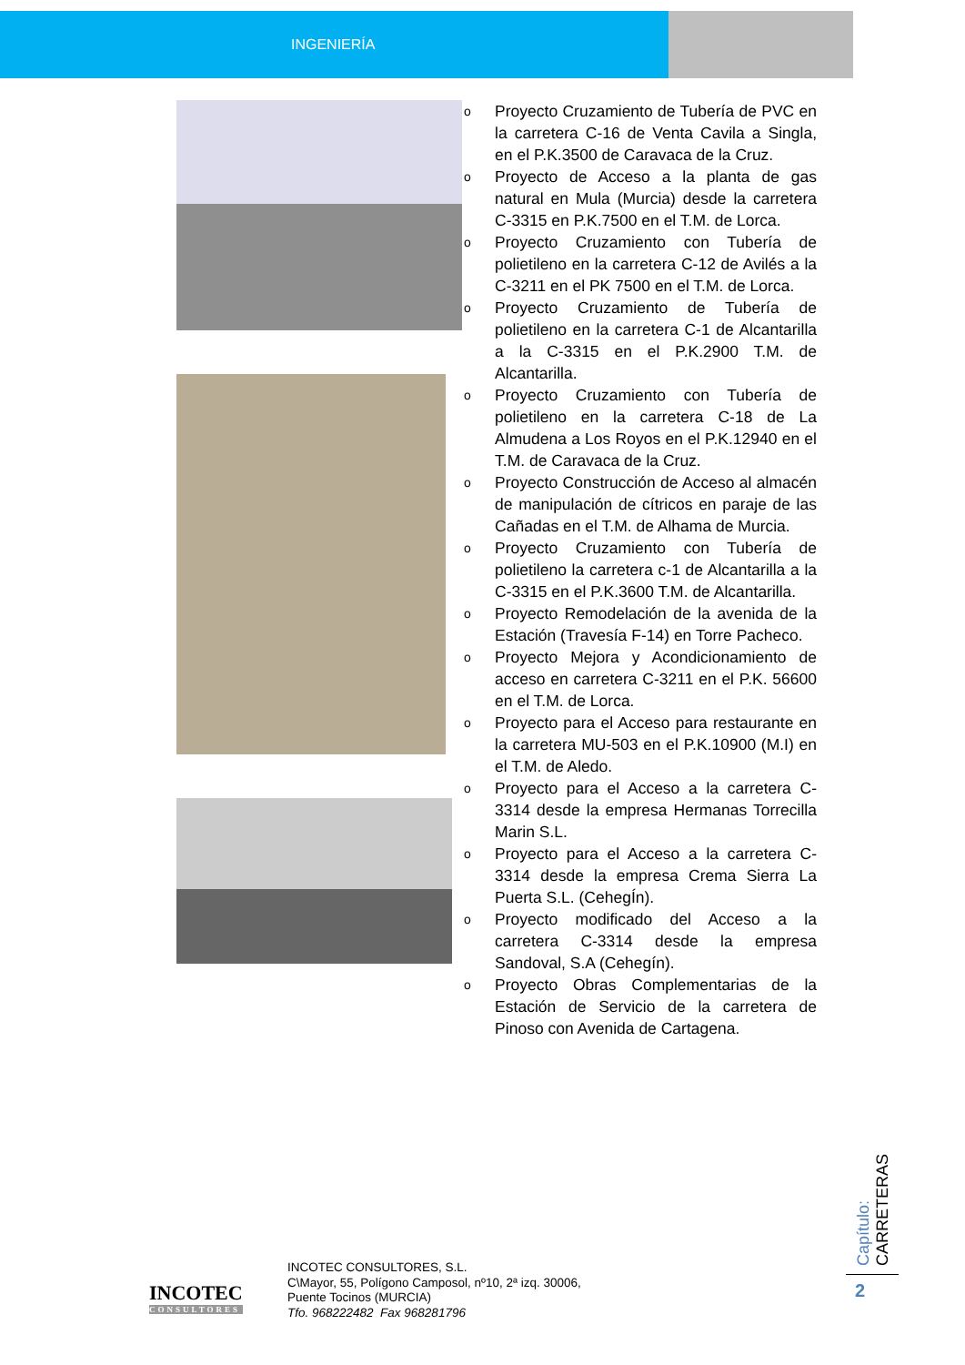INGENIERÍA
o Proyecto Cruzamiento de Tubería de PVC en la carretera C-16 de Venta Cavila a Singla, en el P.K.3500 de Caravaca de la Cruz.
o Proyecto de Acceso a la planta de gas natural en Mula (Murcia) desde la carretera C-3315 en P.K.7500 en el T.M. de Lorca.
o Proyecto Cruzamiento con Tubería de polietileno en la carretera C-12 de Avilés a la C-3211 en el PK 7500 en el T.M. de Lorca.
o Proyecto Cruzamiento de Tubería de polietileno en la carretera C-1 de Alcantarilla a la C-3315 en el P.K.2900 T.M. de Alcantarilla.
o Proyecto Cruzamiento con Tubería de polietileno en la carretera C-18 de La Almudena a Los Royos en el P.K.12940 en el T.M. de Caravaca de la Cruz.
o Proyecto Construcción de Acceso al almacén de manipulación de cítricos en paraje de las Cañadas en el T.M. de Alhama de Murcia.
o Proyecto Cruzamiento con Tubería de polietileno la carretera c-1 de Alcantarilla a la C-3315 en el P.K.3600 T.M. de Alcantarilla.
o Proyecto Remodelación de la avenida de la Estación (Travesía F-14) en Torre Pacheco.
o Proyecto Mejora y Acondicionamiento de acceso en carretera C-3211 en el P.K. 56600 en el T.M. de Lorca.
o Proyecto para el Acceso para restaurante en la carretera MU-503 en el P.K.10900 (M.I) en el T.M. de Aledo.
o Proyecto para el Acceso a la carretera C-3314 desde la empresa Hermanas Torrecilla Marin S.L.
o Proyecto para el Acceso a la carretera C-3314 desde la empresa Crema Sierra La Puerta S.L. (CehegÍn).
o Proyecto modificado del Acceso a la carretera C-3314 desde la empresa Sandoval, S.A (Cehegín).
o Proyecto Obras Complementarias de la Estación de Servicio de la carretera de Pinoso con Avenida de Cartagena.
Capítulo: CARRETERAS
2
INCOTEC
CONSULTORES
INCOTEC CONSULTORES, S.L.
C\Mayor, 55, Polígono Camposol, nº10, 2ª izq. 30006,
Puente Tocinos (MURCIA)
Tfo. 968222482 Fax 968281796